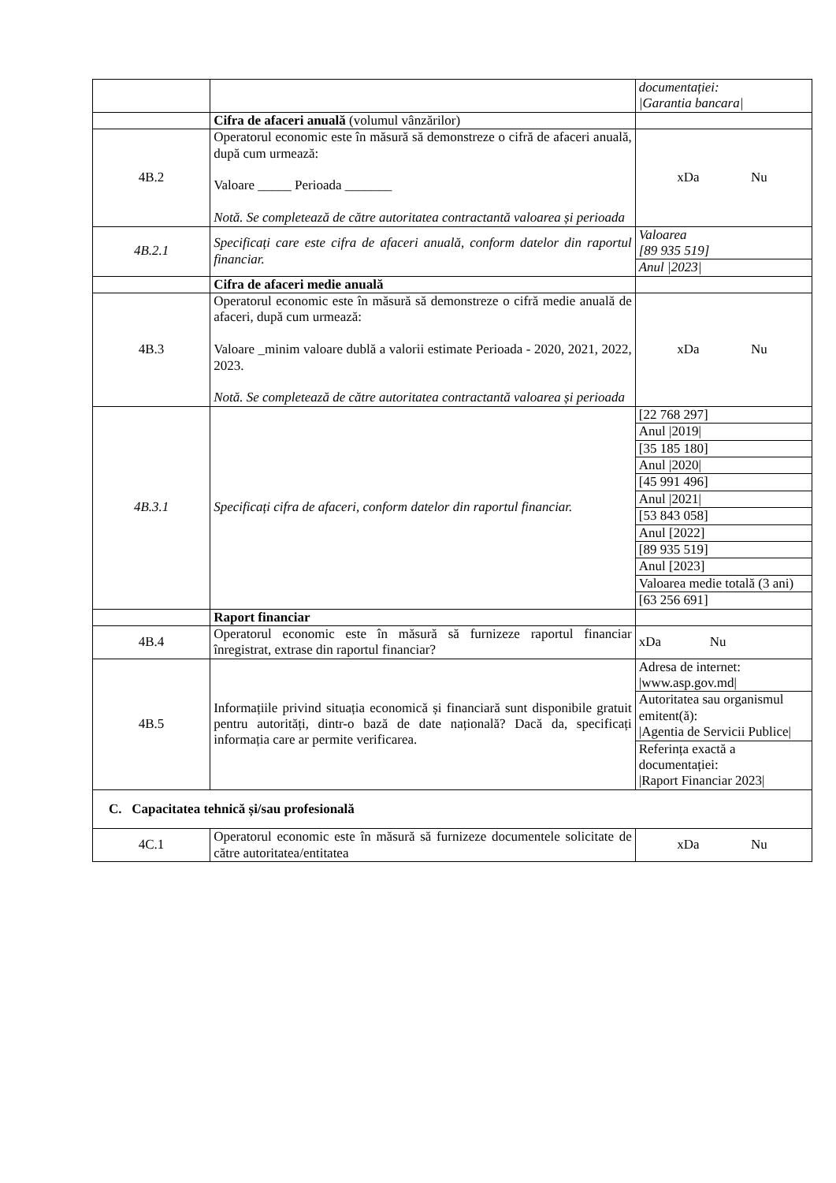| | | documentației: /Garantia bancara/ |
| | Cifra de afaceri anuală (volumul vânzărilor) | |
| 4B.2 | Operatorul economic este în măsură să demonstreze o cifră de afaceri anuală, după cum urmează: Valoare _____ Perioada _______ Notă. Se completează de către autoritatea contractantă valoarea și perioada | xDa Nu |
| 4B.2.1 | Specificați care este cifra de afaceri anuală, conform datelor din raportul financiar. | Valoarea [89 935 519] |
| | | Anul /2023/ |
| | Cifra de afaceri medie anuală | |
| 4B.3 | Operatorul economic este în măsură să demonstreze o cifră medie anuală de afaceri, după cum urmează: Valoare _minim valoare dublă a valorii estimate Perioada - 2020, 2021, 2022, 2023. Notă. Se completează de către autoritatea contractantă valoarea și perioada | xDa Nu |
| 4B.3.1 | Specificați cifra de afaceri, conform datelor din raportul financiar. | [22 768 297] |
| | | Anul /2019/ |
| | | [35 185 180] |
| | | Anul /2020/ |
| | | [45 991 496] |
| | | Anul /2021/ |
| | | [53 843 058] |
| | | Anul [2022] |
| | | [89 935 519] |
| | | Anul [2023] |
| | | Valoarea medie totală (3 ani) |
| | | [63 256 691] |
| | Raport financiar | |
| 4B.4 | Operatorul economic este în măsură să furnizeze raportul financiar înregistrat, extrase din raportul financiar? | xDa Nu |
| 4B.5 | Informațiile privind situația economică și financiară sunt disponibile gratuit pentru autorități, dintr-o bază de date națională? Dacă da, specificați informația care ar permite verificarea. | Adresa de internet: /www.asp.gov.md/ |
| | | Autoritatea sau organismul emitent(ă): /Agentia de Servicii Publice/ |
| | | Referința exactă a documentației: /Raport Financiar 2023/ |
| C. Capacitatea tehnică și/sau profesională | | |
| 4C.1 | Operatorul economic este în măsură să furnizeze documentele solicitate de către autoritatea/entitatea | xDa Nu |